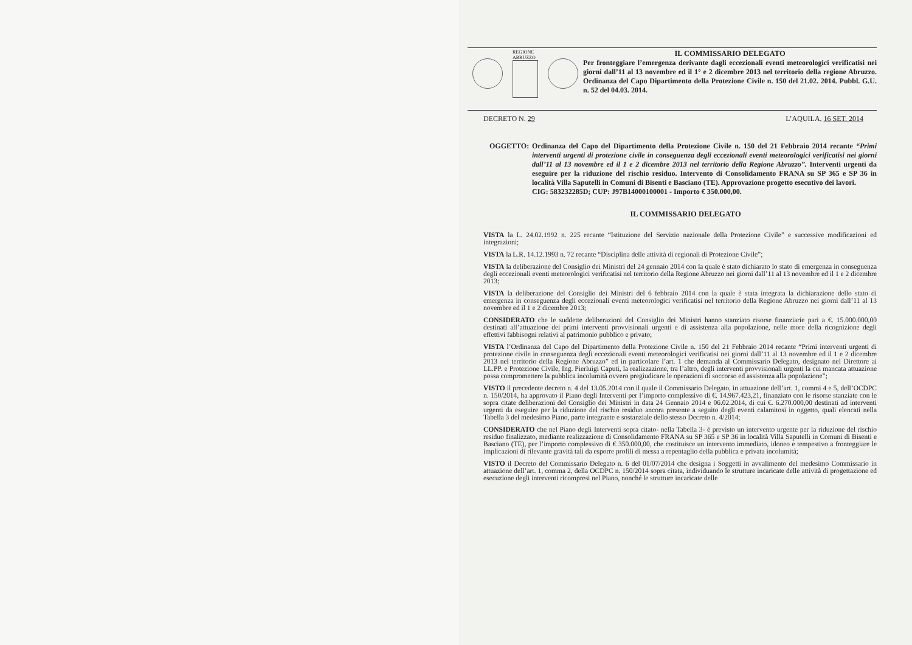REGIONE
ABRUZZO
IL COMMISSARIO DELEGATO
Per fronteggiare l’emergenza derivante dagli eccezionali eventi meteorologici verificatisi nei giorni dall’11 al 13 novembre ed il 1° e 2 dicembre 2013 nel territorio della regione Abruzzo. Ordinanza del Capo Dipartimento della Protezione Civile n. 150 del 21.02. 2014. Pubbl. G.U. n. 52 del 04.03. 2014.
DECRETO N. 29 L’AQUILA, 16 SET. 2014
OGGETTO: Ordinanza del Capo del Dipartimento della Protezione Civile n. 150 del 21 Febbraio 2014 recante “Primi interventi urgenti di protezione civile in conseguenza degli eccezionali eventi meteorologici verificatisi nei giorni dall’11 al 13 novembre ed il 1 e 2 dicembre 2013 nel territorio della Regione Abruzzo”. Interventi urgenti da eseguire per la riduzione del rischio residuo. Intervento di Consolidamento FRANA su SP 365 e SP 36 in località Villa Saputelli in Comuni di Bisenti e Basciano (TE). Approvazione progetto esecutivo dei lavori.
CIG: 583232285D; CUP: J97B14000100001 - Importo € 350.000,00.
IL COMMISSARIO DELEGATO
VISTA la L. 24.02.1992 n. 225 recante “Istituzione del Servizio nazionale della Protezione Civile” e successive modificazioni ed integrazioni;
VISTA la L.R. 14.12.1993 n. 72 recante “Disciplina delle attività di regionali di Protezione Civile”;
VISTA la deliberazione del Consiglio dei Ministri del 24 gennaio 2014 con la quale è stato dichiarato lo stato di emergenza in conseguenza degli eccezionali eventi meteorologici verificatisi nel territorio della Regione Abruzzo nei giorni dall’11 al 13 novembre ed il 1 e 2 dicembre 2013;
VISTA la deliberazione del Consiglio dei Ministri del 6 febbraio 2014 con la quale è stata integrata la dichiarazione dello stato di emergenza in conseguenza degli eccezionali eventi meteorologici verificatisi nel territorio della Regione Abruzzo nei giorni dall’11 al 13 novembre ed il 1 e 2 dicembre 2013;
CONSIDERATO che le suddette deliberazioni del Consiglio dei Ministri hanno stanziato risorse finanziarie pari a €. 15.000.000,00 destinati all’attuazione dei primi interventi provvisionali urgenti e di assistenza alla popolazione, nelle more della ricognizione degli effettivi fabbisogni relativi al patrimonio pubblico e privato;
VISTA l’Ordinanza del Capo del Dipartimento della Protezione Civile n. 150 del 21 Febbraio 2014 recante “Primi interventi urgenti di protezione civile in conseguenza degli eccezionali eventi meteorologici verificatisi nei giorni dall’11 al 13 novembre ed il 1 e 2 dicembre 2013 nel territorio della Regione Abruzzo” ed in particolare l’art. 1 che demanda al Commissario Delegato, designato nel Direttore ai LL.PP. e Protezione Civile, Ing. Pierluigi Caputi, la realizzazione, tra l’altro, degli interventi provvisionali urgenti la cui mancata attuazione possa compromettere la pubblica incolumità ovvero pregiudicare le operazioni di soccorso ed assistenza alla popolazione”;
VISTO il precedente decreto n. 4 del 13.05.2014 con il quale il Commissario Delegato, in attuazione dell’art. 1, commi 4 e 5, dell’OCDPC n. 150/2014, ha approvato il Piano degli Interventi per l’importo complessivo di €. 14.967.423,21, finanziato con le risorse stanziate con le sopra citate deliberazioni del Consiglio dei Ministri in data 24 Gennaio 2014 e 06.02.2014, di cui €. 6.270.000,00 destinati ad interventi urgenti da eseguire per la riduzione del rischio residuo ancora presente a seguito degli eventi calamitosi in oggetto, quali elencati nella Tabella 3 del medesimo Piano, parte integrante e sostanziale dello stesso Decreto n. 4/2014;
CONSIDERATO che nel Piano degli Interventi sopra citato- nella Tabella 3- è previsto un intervento urgente per la riduzione del rischio residuo finalizzato, mediante realizzazione di Consolidamento FRANA su SP 365 e SP 36 in località Villa Saputelli in Comuni di Bisenti e Basciano (TE), per l’importo complessivo di € 350.000,00, che costituisce un intervento immediato, idoneo e tempestivo a fronteggiare le implicazioni di rilevante gravità tali da esporre profili di messa a repentaglio della pubblica e privata incolumità;
VISTO il Decreto del Commissario Delegato n. 6 del 01/07/2014 che designa i Soggetti in avvalimento del medesimo Commissario in attuazione dell’art. 1, comma 2, della OCDPC n. 150/2014 sopra citata, individuando le strutture incaricate delle attività di progettazione ed esecuzione degli interventi ricompresi nel Piano, nonché le strutture incaricate delle